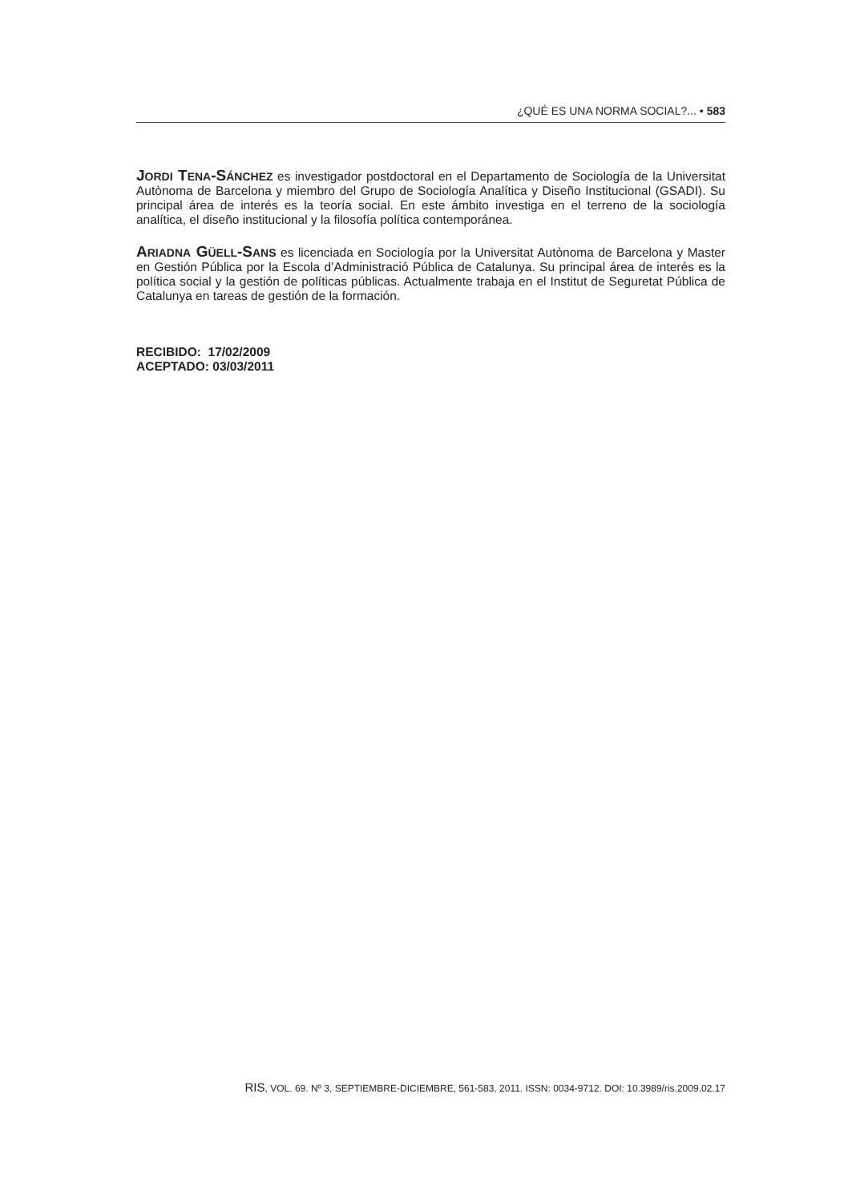¿QUÉ ES UNA NORMA SOCIAL?... • 583
JORDI TENA-SÁNCHEZ es investigador postdoctoral en el Departamento de Sociología de la Universitat Autònoma de Barcelona y miembro del Grupo de Sociología Analítica y Diseño Institucional (GSADI). Su principal área de interés es la teoría social. En este ámbito investiga en el terreno de la sociología analítica, el diseño institucional y la filosofía política contemporánea.
ARIADNA GÜELL-SANS es licenciada en Sociología por la Universitat Autònoma de Barcelona y Master en Gestión Pública por la Escola d’Administració Pública de Catalunya. Su principal área de interés es la política social y la gestión de políticas públicas. Actualmente trabaja en el Institut de Seguretat Pública de Catalunya en tareas de gestión de la formación.
RECIBIDO: 17/02/2009
ACEPTADO: 03/03/2011
RIS, VOL. 69. Nº 3, SEPTIEMBRE-DICIEMBRE, 561-583, 2011. ISSN: 0034-9712. DOI: 10.3989/ris.2009.02.17